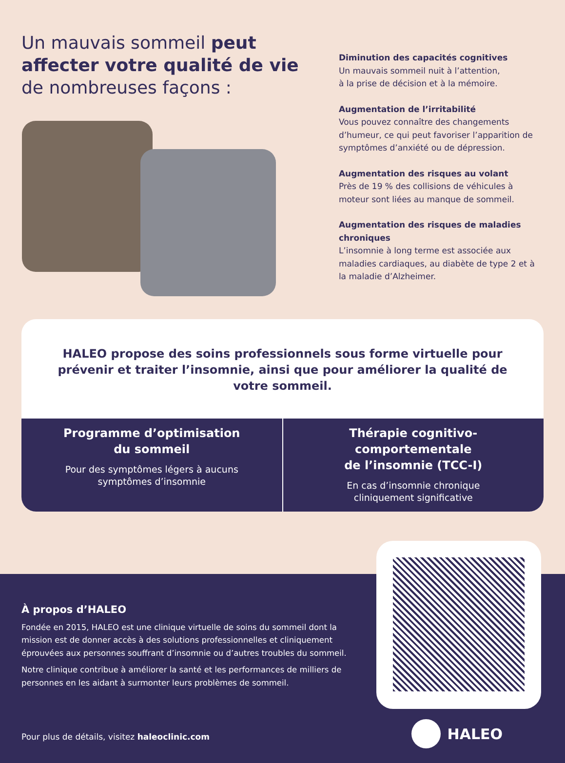Un mauvais sommeil peut affecter votre qualité de vie de nombreuses façons :
Diminution des capacités cognitives
Un mauvais sommeil nuit à l’attention,
à la prise de décision et à la mémoire.
Augmentation de l’irritabilité
Vous pouvez connaître des changements d’humeur, ce qui peut favoriser l’apparition de symptômes d’anxiété ou de dépression.
Augmentation des risques au volant
Près de 19 % des collisions de véhicules à moteur sont liées au manque de sommeil.
Augmentation des risques de maladies chroniques
L’insomnie à long terme est associée aux maladies cardiaques, au diabète de type 2 et à la maladie d’Alzheimer.
HALEO propose des soins professionnels sous forme virtuelle pour prévenir et traiter l’insomnie, ainsi que pour améliorer la qualité de votre sommeil.
Programme d’optimisation
du sommeil
Pour des symptômes légers à aucuns
symptômes d’insomnie
Thérapie cognitivo-comportementale
de l’insomnie (TCC-I)
En cas d’insomnie chronique
cliniquement significative
À propos d’HALEO
Fondée en 2015, HALEO est une clinique virtuelle de soins du sommeil dont la mission est de donner accès à des solutions professionnelles et cliniquement éprouvées aux personnes souffrant d’insomnie ou d’autres troubles du sommeil.
Notre clinique contribue à améliorer la santé et les performances de milliers de personnes en les aidant à surmonter leurs problèmes de sommeil.
Pour plus de détails, visitez haleoclinic.com
HALEO